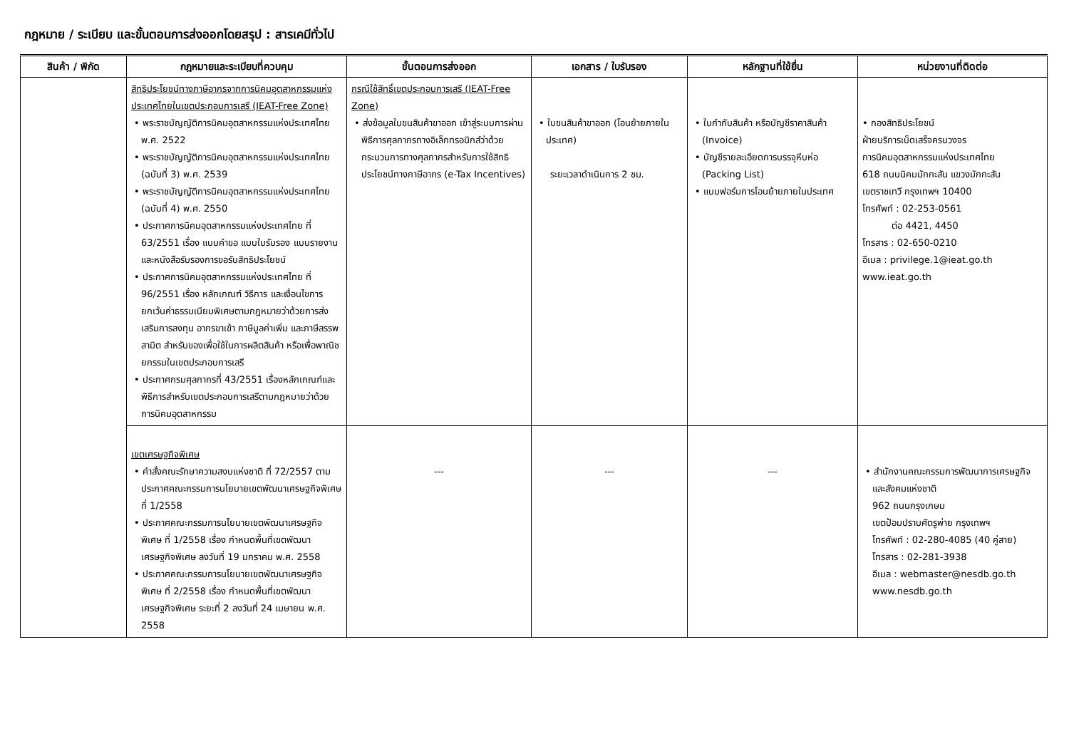กฎหมาย / ระเบียบ และขั้นตอนการส่งออกโดยสรุป : สารเคมีทั่วไป
| สินค้า / พิกัด | กฎหมายและระเบียบที่ควบคุม | ขั้นตอนการส่งออก | เอกสาร / ใบรับรอง | หลักฐานที่ใช้ยื่น | หน่วยงานที่ติดต่อ |
| --- | --- | --- | --- | --- | --- |
| | สิทธิประโยชน์ทางภาษีอากรจากการนิคมอุตสาหกรรมแห่งประเทศไทยในเขตประกอบการเสรี (IEAT-Free Zone) • พระราชบัญญัติการนิคมอุตสาหกรรมแห่งประเทศไทย พ.ศ. 2522 • พระราชบัญญัติการนิคมอุตสาหกรรมแห่งประเทศไทย (ฉบับที่ 3) พ.ศ. 2539 • พระราชบัญญัติการนิคมอุตสาหกรรมแห่งประเทศไทย (ฉบับที่ 4) พ.ศ. 2550 • ประกาศการนิคมอุตสาหกรรมแห่งประเทศไทย ที่ 63/2551 เรื่อง แบบคำขอ แบบใบรับรอง แบบรายงาน และหนังสือรับรองการขอรับสิทธิประโยชน์ • ประกาศการนิคมอุตสาหกรรมแห่งประเทศไทย ที่ 96/2551 เรื่อง หลักเกณฑ์ วิธีการ และเงื่อนไขการยกเว้นค่าธรรมเนียมพิเศษตามกฎหมายว่าด้วยการส่งเสริมการลงทุน อากรขาเข้า ภาษีมูลค่าเพิ่ม และภาษีสรรพสามิต สำหรับของเพื่อใช้ในการผลิตสินค้า หรือเพื่อพาณิชยกรรมในเขตประกอบการเสรี • ประกาศกรมศุลกากรที่ 43/2551 เรื่องหลักเกณฑ์และพิธีการสำหรับเขตประกอบการเสรีตามกฎหมายว่าด้วยการนิคมอุตสาหกรรม | กรณีใช้สิทธิ์เขตประกอบการเสรี (IEAT-Free Zone) • ส่งข้อมูลใบขนสินค้าขาออก เข้าสู่ระบบการผ่านพิธีการศุลกากรทางอิเล็กทรอนิกส์ว่าด้วยกระบวนการทางศุลกากรสำหรับการใช้สิทธิประโยชน์ทางภาษีอากร (e-Tax Incentives) | • ใบขนสินค้าขาออก (โอนย้ายภายในประเทศ) ระยะเวลาดำเนินการ 2 ชม. | • ใบกำกับสินค้า หรือบัญชีราคาสินค้า (Invoice) • บัญชีรายละเอียดการบรรจุหีบห่อ (Packing List) • แบบฟอร์มการโอนย้ายภายในประเทศ | • กองสิทธิประโยชน์ ฝ่ายบริการเบ็ดเสร็จครบวงจร การนิคมอุตสาหกรรมแห่งประเทศไทย 618 ถนนนิคมมักกะสัน แขวงมักกะสัน เขตราชเทวี กรุงเทพฯ 10400 โทรศัพท์ : 02-253-0561 ต่อ 4421, 4450 โทรสาร : 02-650-0210 อีเมล : privilege.1@ieat.go.th www.ieat.go.th |
| | เขตเศรษฐกิจพิเศษ • คำสั่งคณะรักษาความสงบแห่งชาติ ที่ 72/2557 ตามประกาศคณะกรรมการนโยบายเขตพัฒนาเศรษฐกิจพิเศษ ที่ 1/2558 • ประกาศคณะกรรมการนโยบายเขตพัฒนาเศรษฐกิจพิเศษ ที่ 1/2558 เรื่อง กำหนดพื้นที่เขตพัฒนาเศรษฐกิจพิเศษ ลงวันที่ 19 มกราคม พ.ศ. 2558 • ประกาศคณะกรรมการนโยบายเขตพัฒนาเศรษฐกิจพิเศษ ที่ 2/2558 เรื่อง กำหนดพื้นที่เขตพัฒนาเศรษฐกิจพิเศษ ระยะที่ 2 ลงวันที่ 24 เมษายน พ.ศ. 2558 | --- | --- | --- | • สำนักงานคณะกรรมการพัฒนาการเศรษฐกิจและสังคมแห่งชาติ 962 ถนนกรุงเกษม เขตป้อมปราบศัตรูพ่าย กรุงเทพฯ โทรศัพท์ : 02-280-4085 (40 คู่สาย) โทรสาร : 02-281-3938 อีเมล : webmaster@nesdb.go.th www.nesdb.go.th |